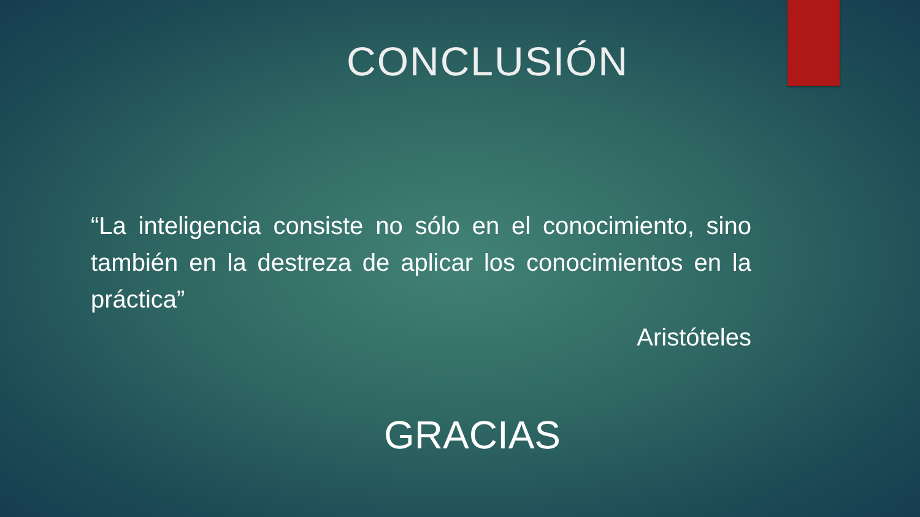CONCLUSIÓN
“La inteligencia consiste no sólo en el conocimiento, sino también en la destreza de aplicar los conocimientos en la práctica”
Aristóteles
GRACIAS